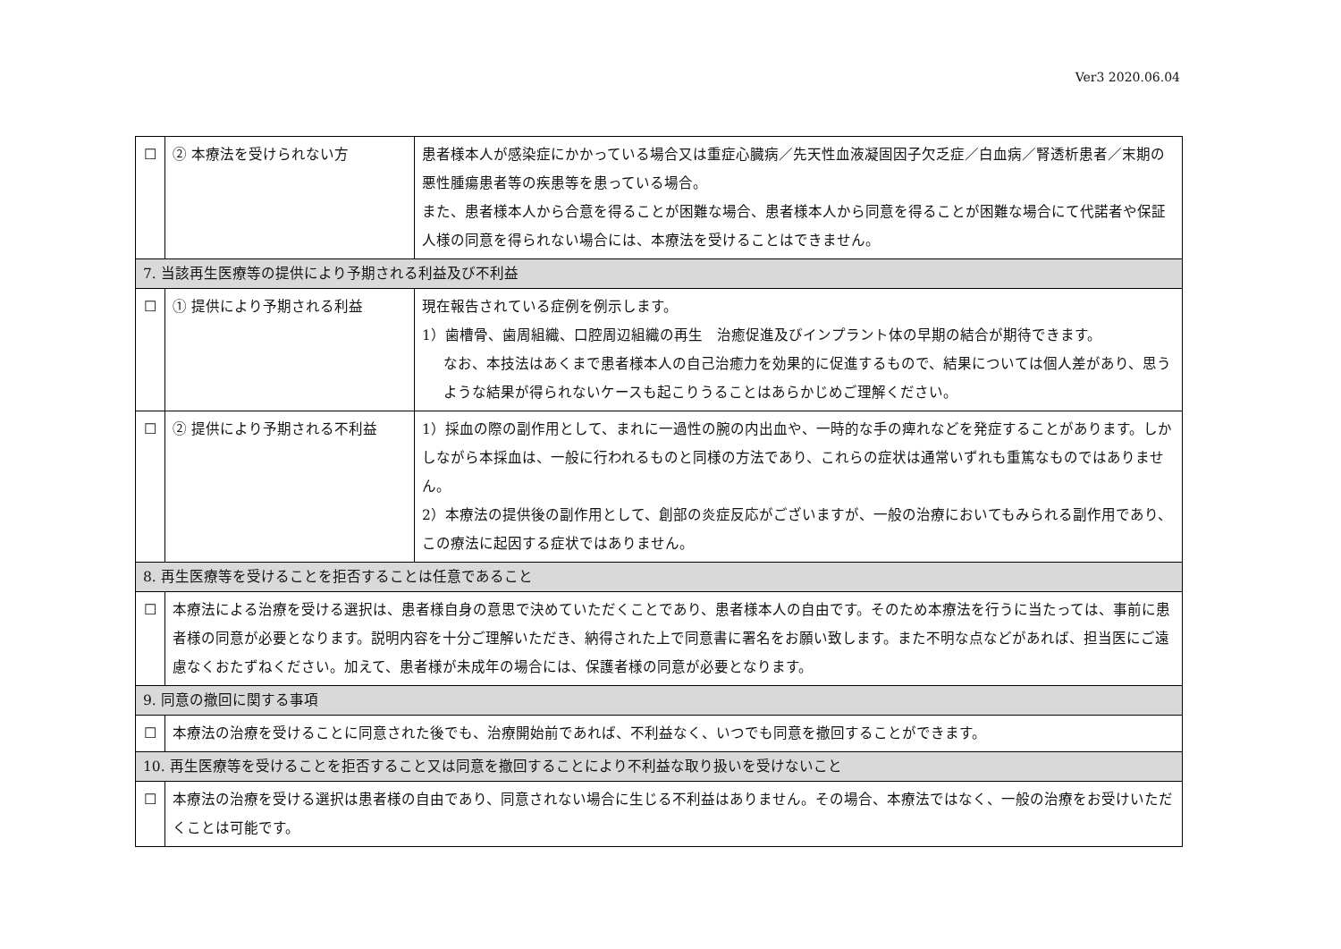Ver3 2020.06.04
| ☐ | ② 本療法を受けられない方 | 患者様本人が感染症にかかっている場合又は重症心臓病／先天性血液凝固因子欠乏症／白血病／腎透析患者／末期の悪性腫瘍患者等の疾患等を患っている場合。 また、患者様本人から合意を得ることが困難な場合、患者様本人から同意を得ることが困難な場合にて代諾者や保証人様の同意を得られない場合には、本療法を受けることはできません。 |
| 7. 当該再生医療等の提供により予期される利益及び不利益 | | |
| ☐ | ① 提供により予期される利益 | 現在報告されている症例を例示します。 1）歯槽骨、歯周組織、口腔周辺組織の再生 治癒促進及びインプラント体の早期の結合が期待できます。 なお、本技法はあくまで患者様本人の自己治癒力を効果的に促進するもので、結果については個人差があり、思うような結果が得られないケースも起こりうることはあらかじめご理解ください。 |
| ☐ | ② 提供により予期される不利益 | 1）採血の際の副作用として、まれに一過性の腕の内出血や、一時的な手の痺れなどを発症することがあります。しかしながら本採血は、一般に行われるものと同様の方法であり、これらの症状は通常いずれも重篤なものではありません。 2）本療法の提供後の副作用として、創部の炎症反応がございますが、一般の治療においてもみられる副作用であり、この療法に起因する症状ではありません。 |
| 8. 再生医療等を受けることを拒否することは任意であること | | |
| ☐ | 本療法による治療を受ける選択は、患者様自身の意思で決めていただくことであり、患者様本人の自由です。そのため本療法を行うに当たっては、事前に患者様の同意が必要となります。説明内容を十分ご理解いただき、納得された上で同意書に署名をお願い致します。また不明な点などがあれば、担当医にご遠慮なくおたずねください。加えて、患者様が未成年の場合には、保護者様の同意が必要となります。 | |
| 9. 同意の撤回に関する事項 | | |
| ☐ | 本療法の治療を受けることに同意された後でも、治療開始前であれば、不利益なく、いつでも同意を撤回することができます。 | |
| 10. 再生医療等を受けることを拒否すること又は同意を撤回することにより不利益な取り扱いを受けないこと | | |
| ☐ | 本療法の治療を受ける選択は患者様の自由であり、同意されない場合に生じる不利益はありません。その場合、本療法ではなく、一般の治療をお受けいただくことは可能です。 | |